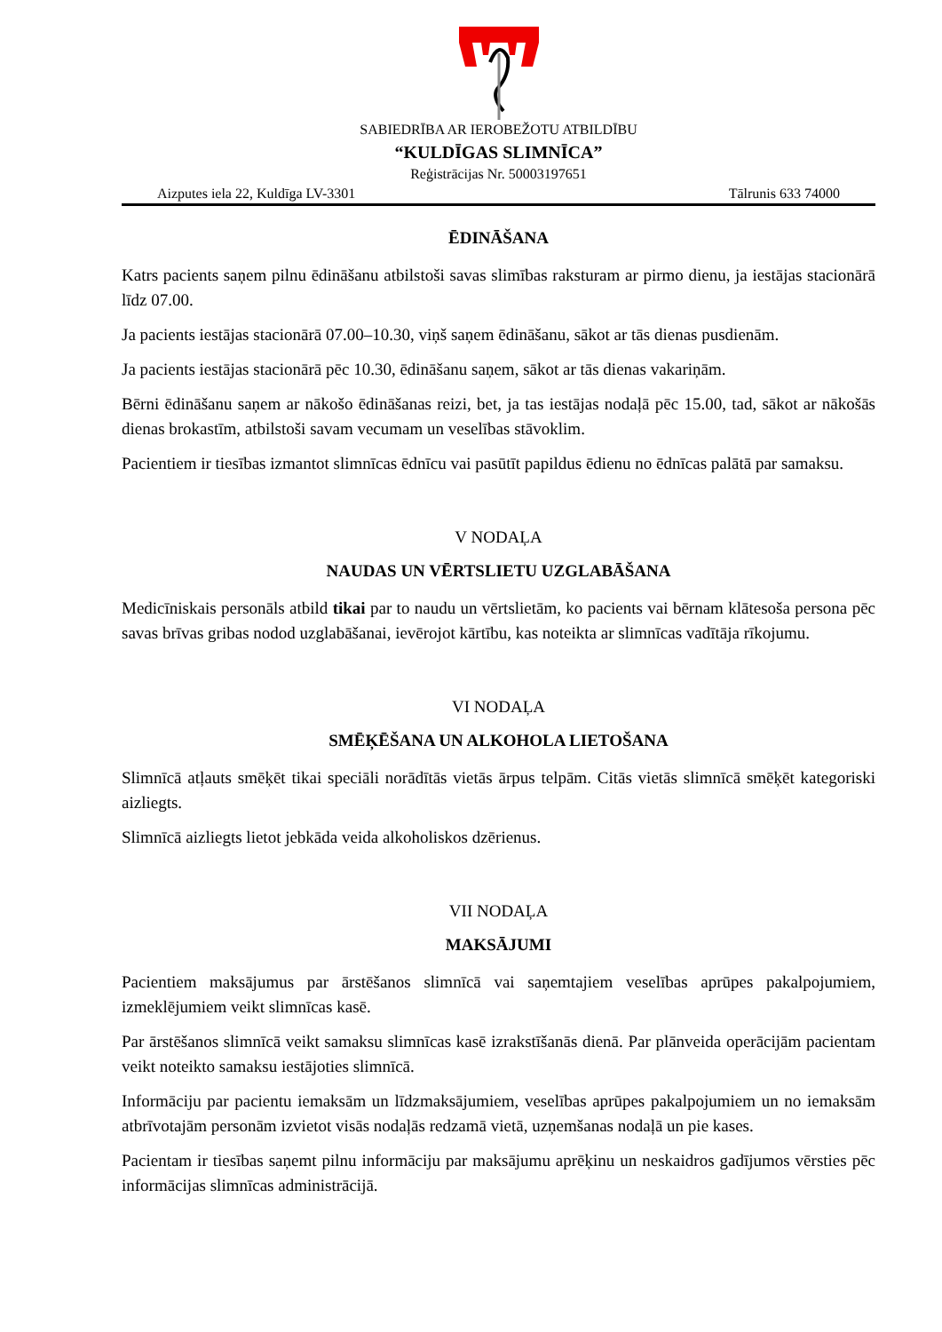SABIEDRĪBA AR IEROBEŽOTU ATBILDĪBU
“KULDĪGAS SLIMNĪCA”
Reģistrācijas Nr. 50003197651
Aizputes iela 22, Kuldīga LV-3301 Tālrunis 633 74000
ĒDINĀŠANA
Katrs pacients saņem pilnu ēdināšanu atbilstoši savas slimības raksturam ar pirmo dienu, ja iestājas stacionārā līdz 07.00.
Ja pacients iestājas stacionārā 07.00–10.30, viņš saņem ēdināšanu, sākot ar tās dienas pusdienām.
Ja pacients iestājas stacionārā pēc 10.30, ēdināšanu saņem, sākot ar tās dienas vakariņām.
Bērni ēdināšanu saņem ar nākošo ēdināšanas reizi, bet, ja tas iestājas nodaļā pēc 15.00, tad, sākot ar nākošās dienas brokastīm, atbilstoši savam vecumam un veselības stāvoklim.
Pacientiem ir tiesības izmantot slimnīcas ēdnīcu vai pasūtīt papildus ēdienu no ēdnīcas palātā par samaksu.
V NODAĻA
NAUDAS UN VĒRTSLIETU UZGLABĀŠANA
Medicīniskais personāls atbild tikai par to naudu un vērtslietām, ko pacients vai bērnam klātesoša persona pēc savas brīvas gribas nodod uzglabāšanai, ievērojot kārtību, kas noteikta ar slimnīcas vadītāja rīkojumu.
VI NODAĻA
SMĒĶĒŠANA UN ALKOHOLA LIETOŠANA
Slimnīcā atļauts smēķēt tikai speciāli norādītās vietās ārpus telpām. Citās vietās slimnīcā smēķēt kategoriski aizliegts.
Slimnīcā aizliegts lietot jebkāda veida alkoholiskos dzērienus.
VII NODAĻA
MAKSĀJUMI
Pacientiem maksājumus par ārstēšanos slimnīcā vai saņemtajiem veselības aprūpes pakalpojumiem, izmeklējumiem veikt slimnīcas kasē.
Par ārstēšanos slimnīcā veikt samaksu slimnīcas kasē izrakstīšanās dienā. Par plānveida operācijām pacientam veikt noteikto samaksu iestājoties slimnīcā.
Informāciju par pacientu iemaksām un līdzmaksājumiem, veselības aprūpes pakalpojumiem un no iemaksām atbrīvotajām personām izvietot visās nodaļās redzamā vietā, uzņemšanas nodaļā un pie kases.
Pacientam ir tiesības saņemt pilnu informāciju par maksājumu aprēķinu un neskaidros gadījumos vērsties pēc informācijas slimnīcas administrācijā.